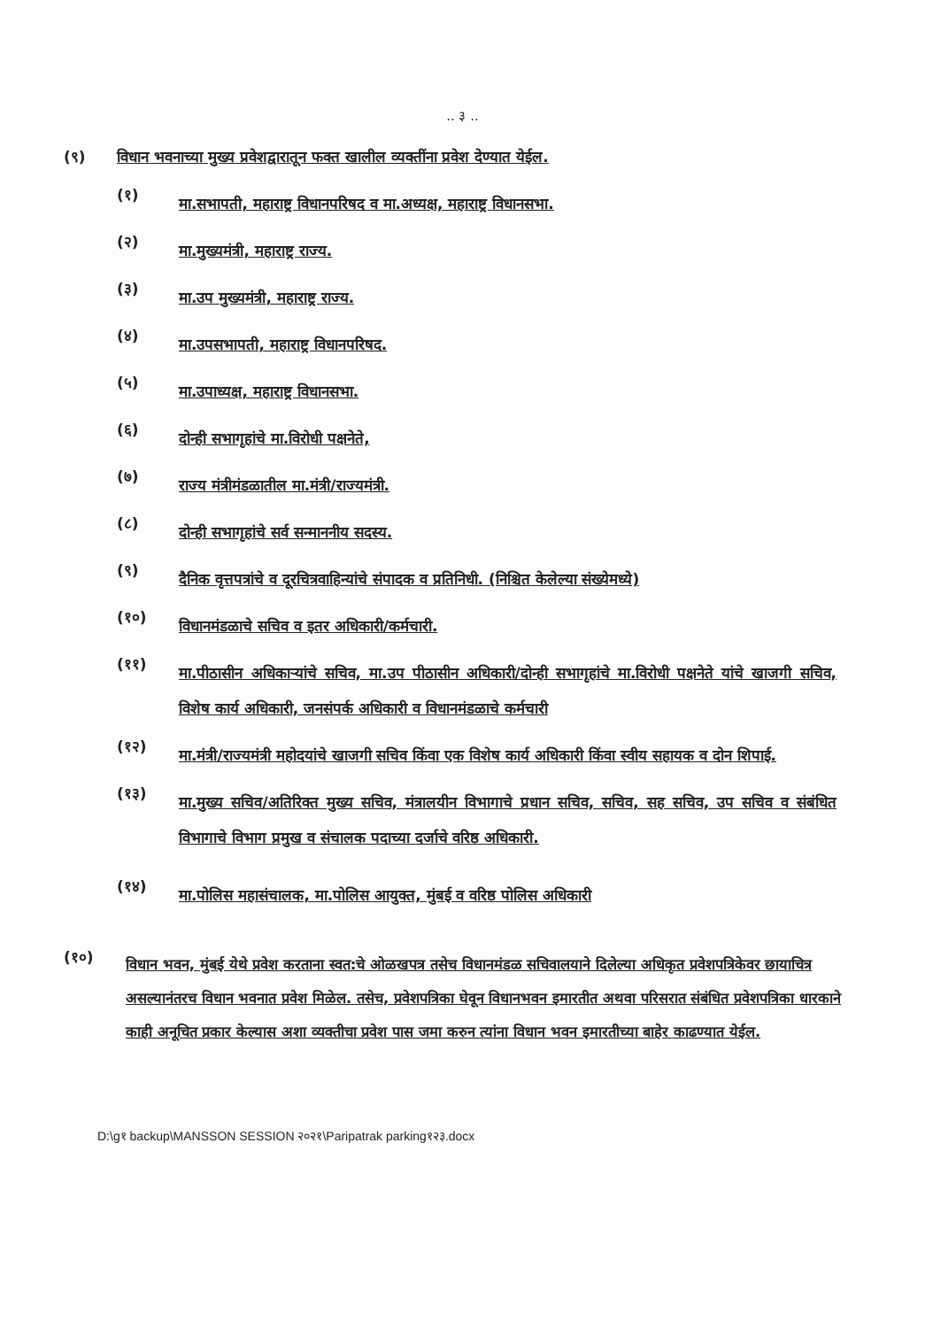.. ३ ..
(९) विधान भवनाच्या मुख्य प्रवेशद्वारातून फक्त खालील व्यक्तींना प्रवेश देण्यात येईल.
(१) मा.सभापती, महाराष्ट्र विधानपरिषद व मा.अध्यक्ष, महाराष्ट्र विधानसभा.
(२) मा.मुख्यमंत्री, महाराष्ट्र राज्य.
(३) मा.उप मुख्यमंत्री, महाराष्ट्र राज्य.
(४) मा.उपसभापती, महाराष्ट्र विधानपरिषद.
(५) मा.उपाध्यक्ष, महाराष्ट्र विधानसभा.
(६) दोन्ही सभागृहांचे मा.विरोधी पक्षनेते,
(७) राज्य मंत्रीमंडळातील मा.मंत्री/राज्यमंत्री.
(८) दोन्ही सभागृहांचे सर्व सन्माननीय सदस्य.
(९) दैनिक वृत्तपत्रांचे व दूरचित्रवाहिन्यांचे संपादक व प्रतिनिधी. (निश्चित केलेल्या संख्येमध्ये)
(१०) विधानमंडळाचे सचिव व इतर अधिकारी/कर्मचारी.
(११) मा.पीठासीन अधिकाऱ्यांचे सचिव, मा.उप पीठासीन अधिकारी/दोन्ही सभागृहांचे मा.विरोधी पक्षनेते यांचे खाजगी सचिव, विशेष कार्य अधिकारी, जनसंपर्क अधिकारी व विधानमंडळाचे कर्मचारी
(१२) मा.मंत्री/राज्यमंत्री महोदयांचे खाजगी सचिव किंवा एक विशेष कार्य अधिकारी किंवा स्वीय सहायक व दोन शिपाई.
(१३) मा.मुख्य सचिव/अतिरिक्त मुख्य सचिव, मंत्रालयीन विभागाचे प्रधान सचिव, सचिव, सह सचिव, उप सचिव व संबंधित विभागाचे विभाग प्रमुख व संचालक पदाच्या दर्जाचे वरिष्ठ अधिकारी.
(१४) मा.पोलिस महासंचालक, मा.पोलिस आयुक्त, मुंबई व वरिष्ठ पोलिस अधिकारी
(१०) विधान भवन, मुंबई येथे प्रवेश करताना स्वत:चे ओळखपत्र तसेच विधानमंडळ सचिवालयाने दिलेल्या अधिकृत प्रवेशपत्रिकेवर छायाचित्र असल्यानंतरच विधान भवनात प्रवेश मिळेल. तसेच, प्रवेशपत्रिका घेवून विधानभवन इमारतीत अथवा परिसरात संबंधित प्रवेशपत्रिका धारकाने काही अनूचित प्रकार केल्यास अशा व्यक्तीचा प्रवेश पास जमा करुन त्यांना विधान भवन इमारतीच्या बाहेर काढण्यात येईल.
D:\g१ backup\MANSSON SESSION २०२१\Paripatrak parking१२३.docx